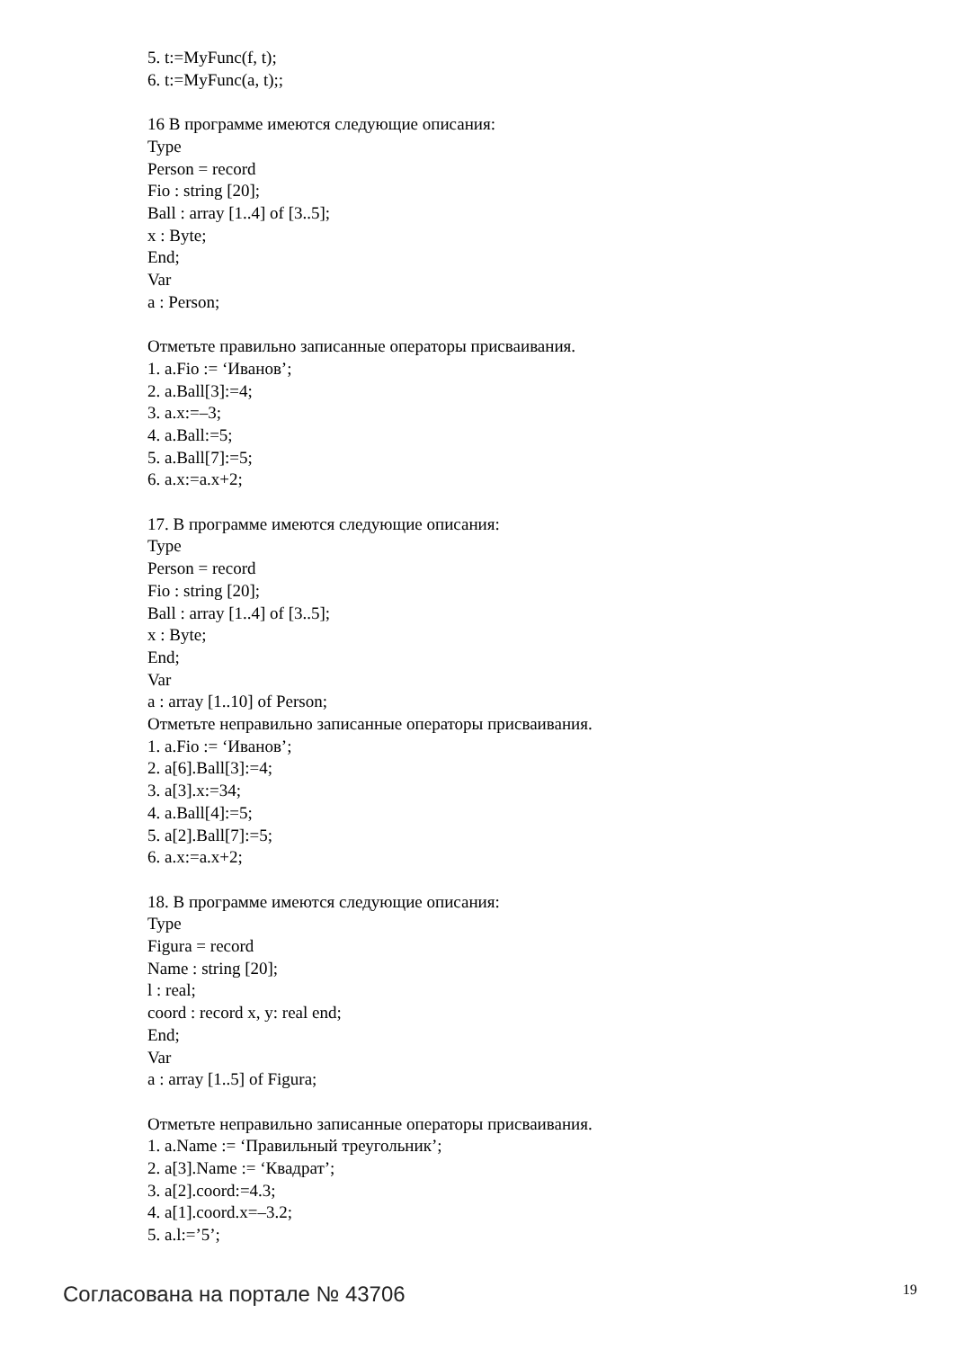5. t:=MyFunc(f, t);
6. t:=MyFunc(a, t);;
16 В программе имеются следующие описания:
Type
Person = record
Fio : string [20];
Ball : array [1..4] of [3..5];
x : Byte;
End;
Var
a : Person;
Отметьте правильно записанные операторы присваивания.
1. a.Fio := ‘Иванов’;
2. a.Ball[3]:=4;
3. a.x:=–3;
4. a.Ball:=5;
5. a.Ball[7]:=5;
6. a.x:=a.x+2;
17. В программе имеются следующие описания:
Type
Person = record
Fio : string [20];
Ball : array [1..4] of [3..5];
x : Byte;
End;
Var
a : array [1..10] of Person;
Отметьте неправильно записанные операторы присваивания.
1. a.Fio := ‘Иванов’;
2. a[6].Ball[3]:=4;
3. a[3].x:=34;
4. a.Ball[4]:=5;
5. a[2].Ball[7]:=5;
6. a.x:=a.x+2;
18. В программе имеются следующие описания:
Type
Figura = record
Name : string [20];
l : real;
coord : record x, y: real end;
End;
Var
a : array [1..5] of Figura;
Отметьте неправильно записанные операторы присваивания.
1. a.Name := ‘Правильный треугольник’;
2. a[3].Name := ‘Квадрат’;
3. a[2].coord:=4.3;
4. a[1].coord.x=–3.2;
5. a.l:=’5’;
Согласована на портале № 43706 19